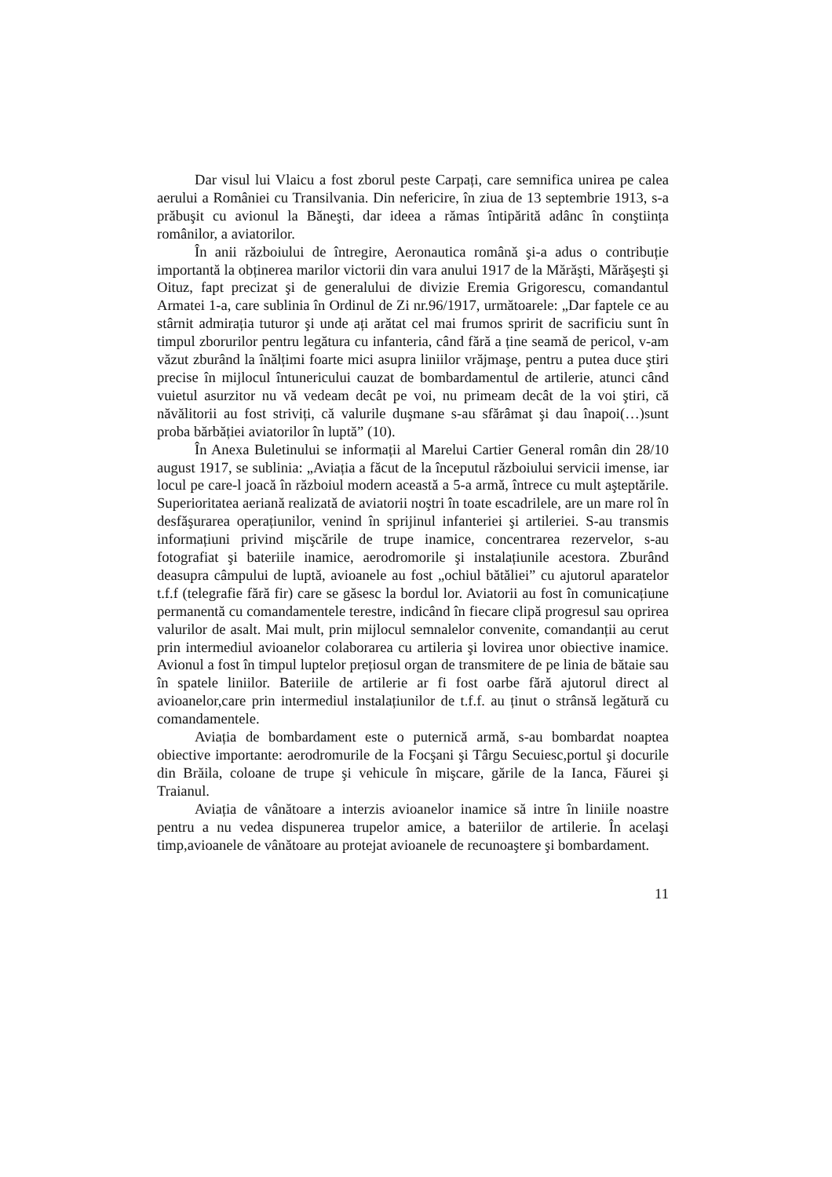Dar visul lui Vlaicu a fost zborul peste Carpați, care semnifica unirea pe calea aerului a României cu Transilvania. Din nefericire, în ziua de 13 septembrie 1913, s-a prăbuşit cu avionul la Băneşti, dar ideea a rămas întipărită adânc în conştiința românilor, a aviatorilor.
În anii războiului de întregire, Aeronautica română şi-a adus o contribuție importantă la obținerea marilor victorii din vara anului 1917 de la Mărăşti, Mărăşeşti şi Oituz, fapt precizat şi de generalului de divizie Eremia Grigorescu, comandantul Armatei 1-a, care sublinia în Ordinul de Zi nr.96/1917, următoarele: „Dar faptele ce au stârnit admirația tuturor şi unde ați arătat cel mai frumos spririt de sacrificiu sunt în timpul zborurilor pentru legătura cu infanteria, când fără a ține seamă de pericol, v-am văzut zburând la înălțimi foarte mici asupra liniilor vrăjmaşe, pentru a putea duce ştiri precise în mijlocul întunericului cauzat de bombardamentul de artilerie, atunci când vuietul asurzitor nu vă vedeam decât pe voi, nu primeam decât de la voi ştiri, că năvălitorii au fost striviți, că valurile duşmane s-au sfărâmat şi dau înapoi(…)sunt proba bărbăției aviatorilor în luptă” (10).
În Anexa Buletinului se informații al Marelui Cartier General român din 28/10 august 1917, se sublinia: „Aviația a făcut de la începutul războiului servicii imense, iar locul pe care-l joacă în războiul modern această a 5-a armă, întrece cu mult aşteptările. Superioritatea aeriană realizată de aviatorii noştri în toate escadrilele, are un mare rol în desfăşurarea operațiunilor, venind în sprijinul infanteriei şi artileriei. S-au transmis informațiuni privind mişcările de trupe inamice, concentrarea rezervelor, s-au fotografiat şi bateriile inamice, aerodromorile şi instalațiunile acestora. Zburând deasupra câmpului de luptă, avioanele au fost „ochiul bătăliei” cu ajutorul aparatelor t.f.f (telegrafie fără fir) care se găsesc la bordul lor. Aviatorii au fost în comunicațiune permanentă cu comandamentele terestre, indicând în fiecare clipă progresul sau oprirea valurilor de asalt. Mai mult, prin mijlocul semnalelor convenite, comandanții au cerut prin intermediul avioanelor colaborarea cu artileria şi lovirea unor obiective inamice. Avionul a fost în timpul luptelor prețiosul organ de transmitere de pe linia de bătaie sau în spatele liniilor. Bateriile de artilerie ar fi fost oarbe fără ajutorul direct al avioanelor,care prin intermediul instalațiunilor de t.f.f. au ținut o strânsă legătură cu comandamentele.
Aviația de bombardament este o puternică armă, s-au bombardat noaptea obiective importante: aerodromurile de la Focşani şi Târgu Secuiesc,portul şi docurile din Brăila, coloane de trupe şi vehicule în mişcare, gările de la Ianca, Făurei şi Traianul.
Aviația de vânătoare a interzis avioanelor inamice să intre în liniile noastre pentru a nu vedea dispunerea trupelor amice, a bateriilor de artilerie. În acelaşi timp,avioanele de vânătoare au protejat avioanele de recunoaştere şi bombardament.
11